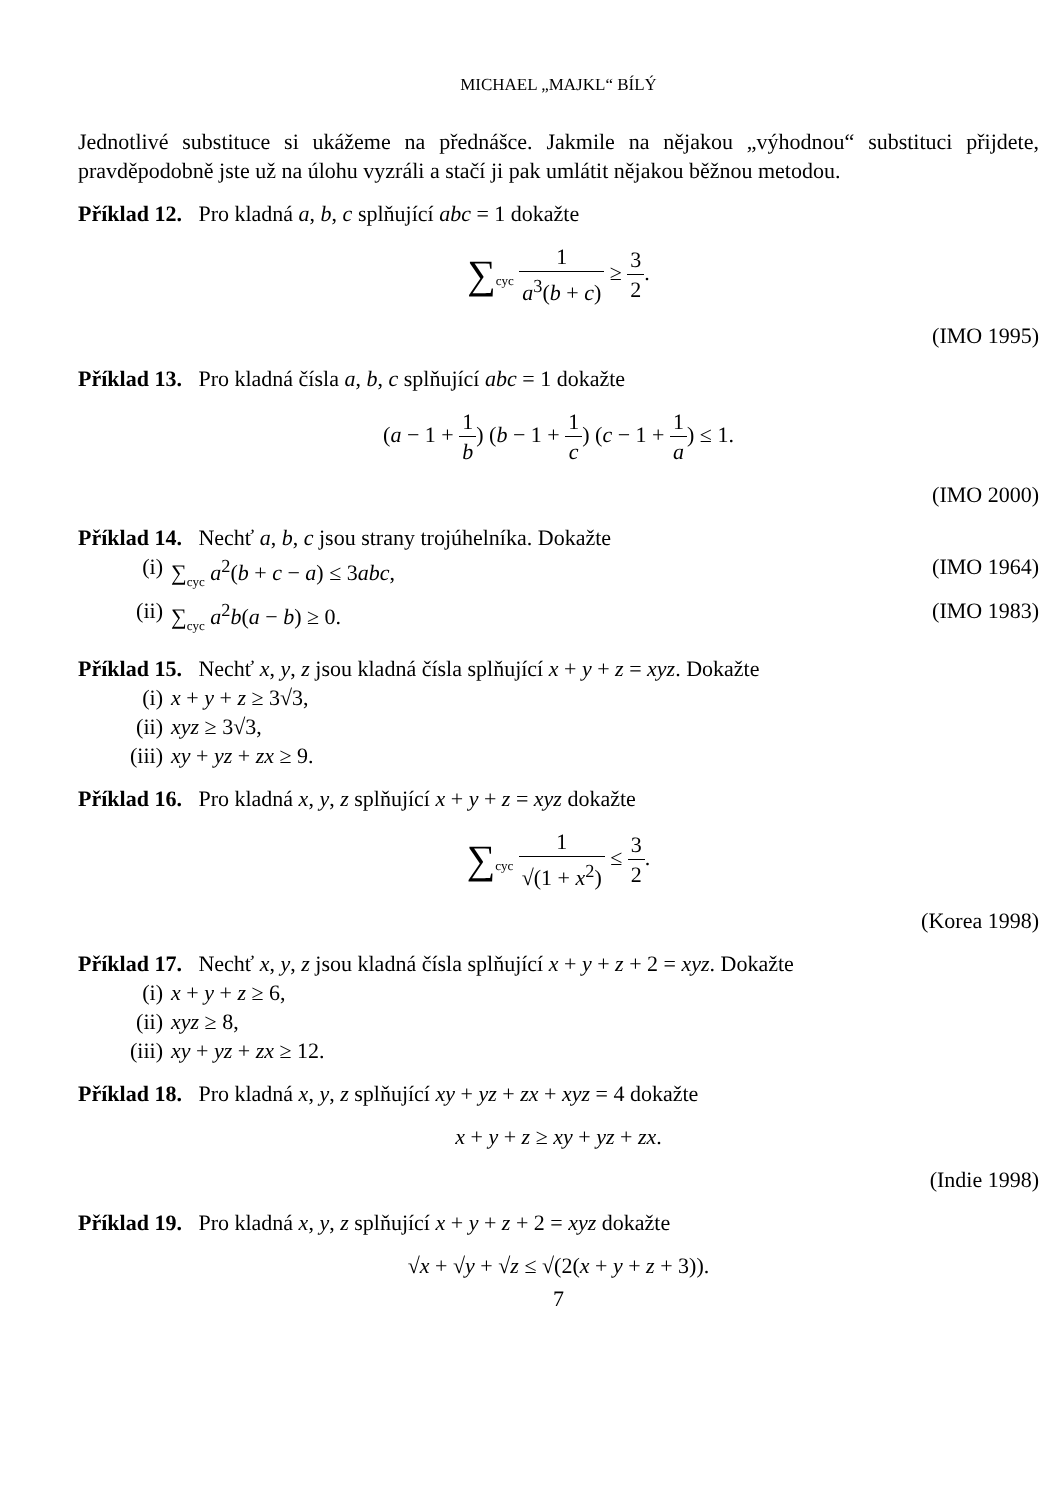MICHAEL „MAJKL“ BÍLÝ
Jednotlivé substituce si ukážeme na přednášce. Jakmile na nějakou „výhodnou“ substituci přijdete, pravděpodobně jste už na úlohu vyzráli a stačí ji pak umlátit nějakou běžnou metodou.
Příklad 12. Pro kladná a, b, c splňující abc = 1 dokažte
∑<sub>cyc</sub> 1 a<sup>3</sup>(b + c) ≥ 3 2.
(IMO 1995)
Příklad 13. Pro kladná čísla a, b, c splňující abc = 1 dokažte
(a − 1 + 1 b) (b − 1 + 1 c) (c − 1 + 1 a) ≤ 1.
(IMO 2000)
Příklad 14. Nechť a, b, c jsou strany trojúhelníka. Dokažte
(i) ∑<sub>cyc</sub> a<sup>2</sup>(b + c − a) ≤ 3abc, (IMO 1964)
(ii) ∑<sub>cyc</sub> a<sup>2</sup>b(a − b) ≥ 0. (IMO 1983)
Příklad 15. Nechť x, y, z jsou kladná čísla splňující x + y + z = xyz. Dokažte
(i) x + y + z ≥ 3√3,
(ii) xyz ≥ 3√3,
(iii) xy + yz + zx ≥ 9.
Příklad 16. Pro kladná x, y, z splňující x + y + z = xyz dokažte
∑<sub>cyc</sub> 1 √(1 + x<sup>2</sup>) ≤ 3 2.
(Korea 1998)
Příklad 17. Nechť x, y, z jsou kladná čísla splňující x + y + z + 2 = xyz. Dokažte
(i) x + y + z ≥ 6,
(ii) xyz ≥ 8,
(iii) xy + yz + zx ≥ 12.
Příklad 18. Pro kladná x, y, z splňující xy + yz + zx + xyz = 4 dokažte
x + y + z ≥ xy + yz + zx.
(Indie 1998)
Příklad 19. Pro kladná x, y, z splňující x + y + z + 2 = xyz dokažte
√x + √y + √z ≤ √(2(x + y + z + 3)).
7